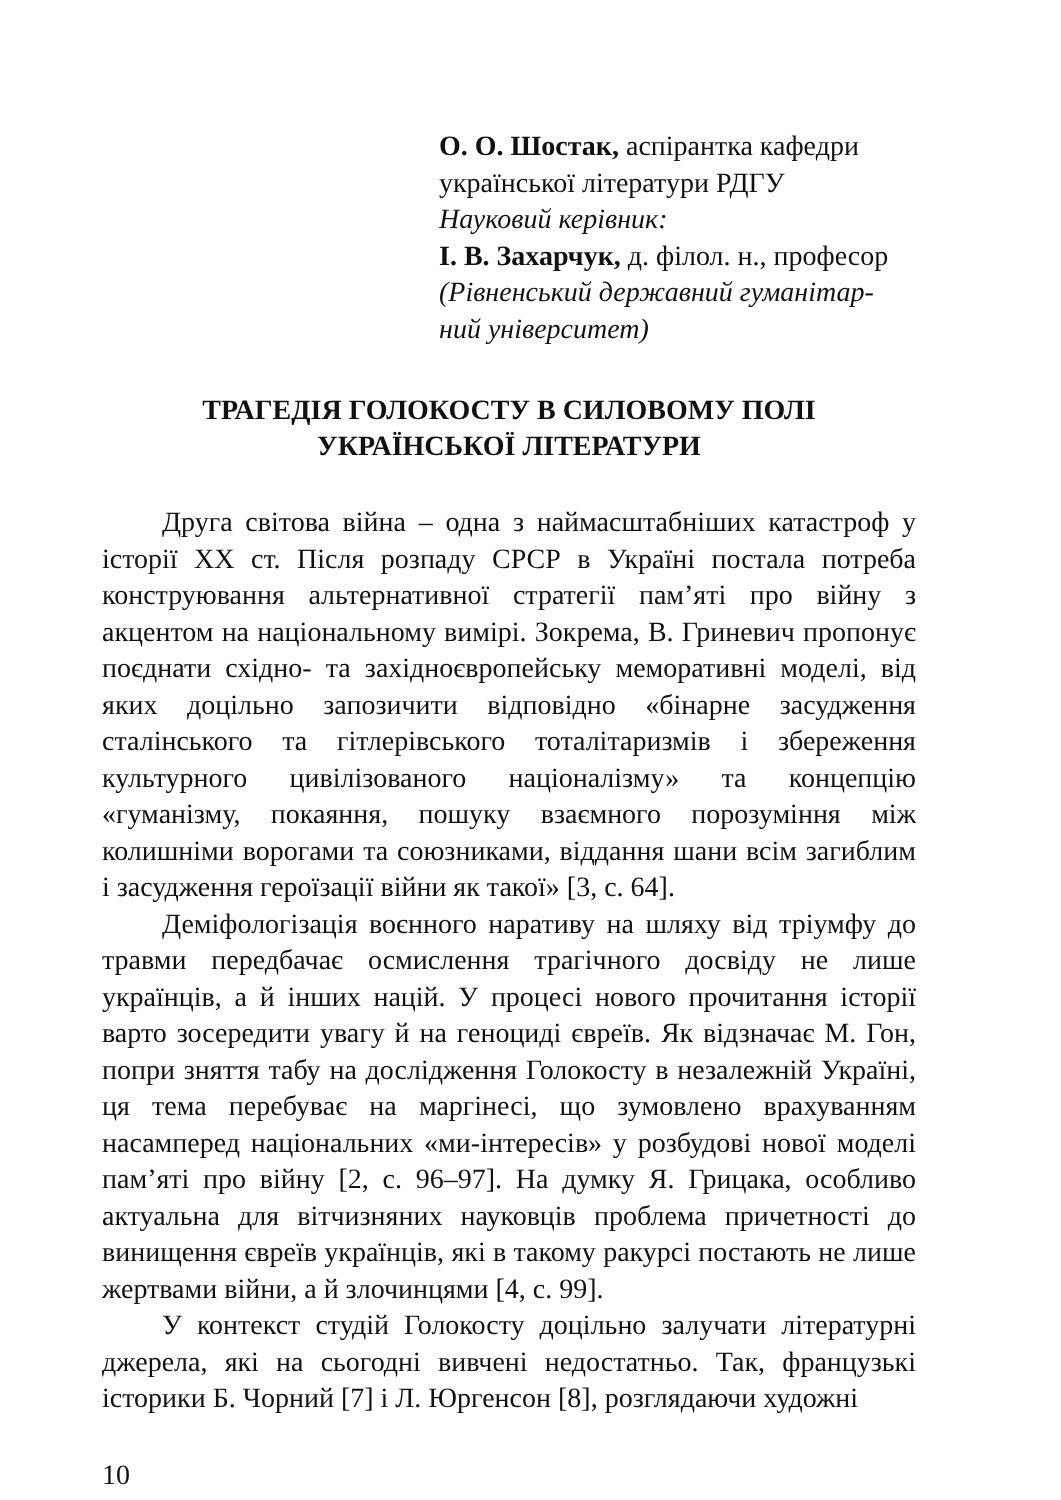О. О. Шостак, аспірантка кафедри
української літератури РДГУ
Науковий керівник:
І. В. Захарчук, д. філол. н., професор
(Рівненський державний гуманітар-
ний університет)
ТРАГЕДІЯ ГОЛОКОСТУ В СИЛОВОМУ ПОЛІ
УКРАЇНСЬКОЇ ЛІТЕРАТУРИ
Друга світова війна – одна з наймасштабніших катастроф у історії ХХ ст. Після розпаду СРСР в Україні постала потреба конструювання альтернативної стратегії пам’яті про війну з акцентом на національному вимірі. Зокрема, В. Гриневич пропонує поєднати східно- та західноєвропейську меморативні моделі, від яких доцільно запозичити відповідно «бінарне засудження сталінського та гітлерівського тоталітаризмів і збереження культурного цивілізованого націоналізму» та концепцію «гуманізму, покаяння, пошуку взаємного порозуміння між колишніми ворогами та союзниками, віддання шани всім загиблим і засудження героїзації війни як такої» [3, с. 64].
Деміфологізація воєнного наративу на шляху від тріумфу до травми передбачає осмислення трагічного досвіду не лише українців, а й інших націй. У процесі нового прочитання історії варто зосередити увагу й на геноциді євреїв. Як відзначає М. Гон, попри зняття табу на дослідження Голокосту в незалежній Україні, ця тема перебуває на маргінесі, що зумовлено врахуванням насамперед національних «ми-інтересів» у розбудові нової моделі пам’яті про війну [2, с. 96–97]. На думку Я. Грицака, особливо актуальна для вітчизняних науковців проблема причетності до винищення євреїв українців, які в такому ракурсі постають не лише жертвами війни, а й злочинцями [4, с. 99].
У контекст студій Голокосту доцільно залучати літературні джерела, які на сьогодні вивчені недостатньо. Так, французькі історики Б. Чорний [7] і Л. Юргенсон [8], розглядаючи художні
10